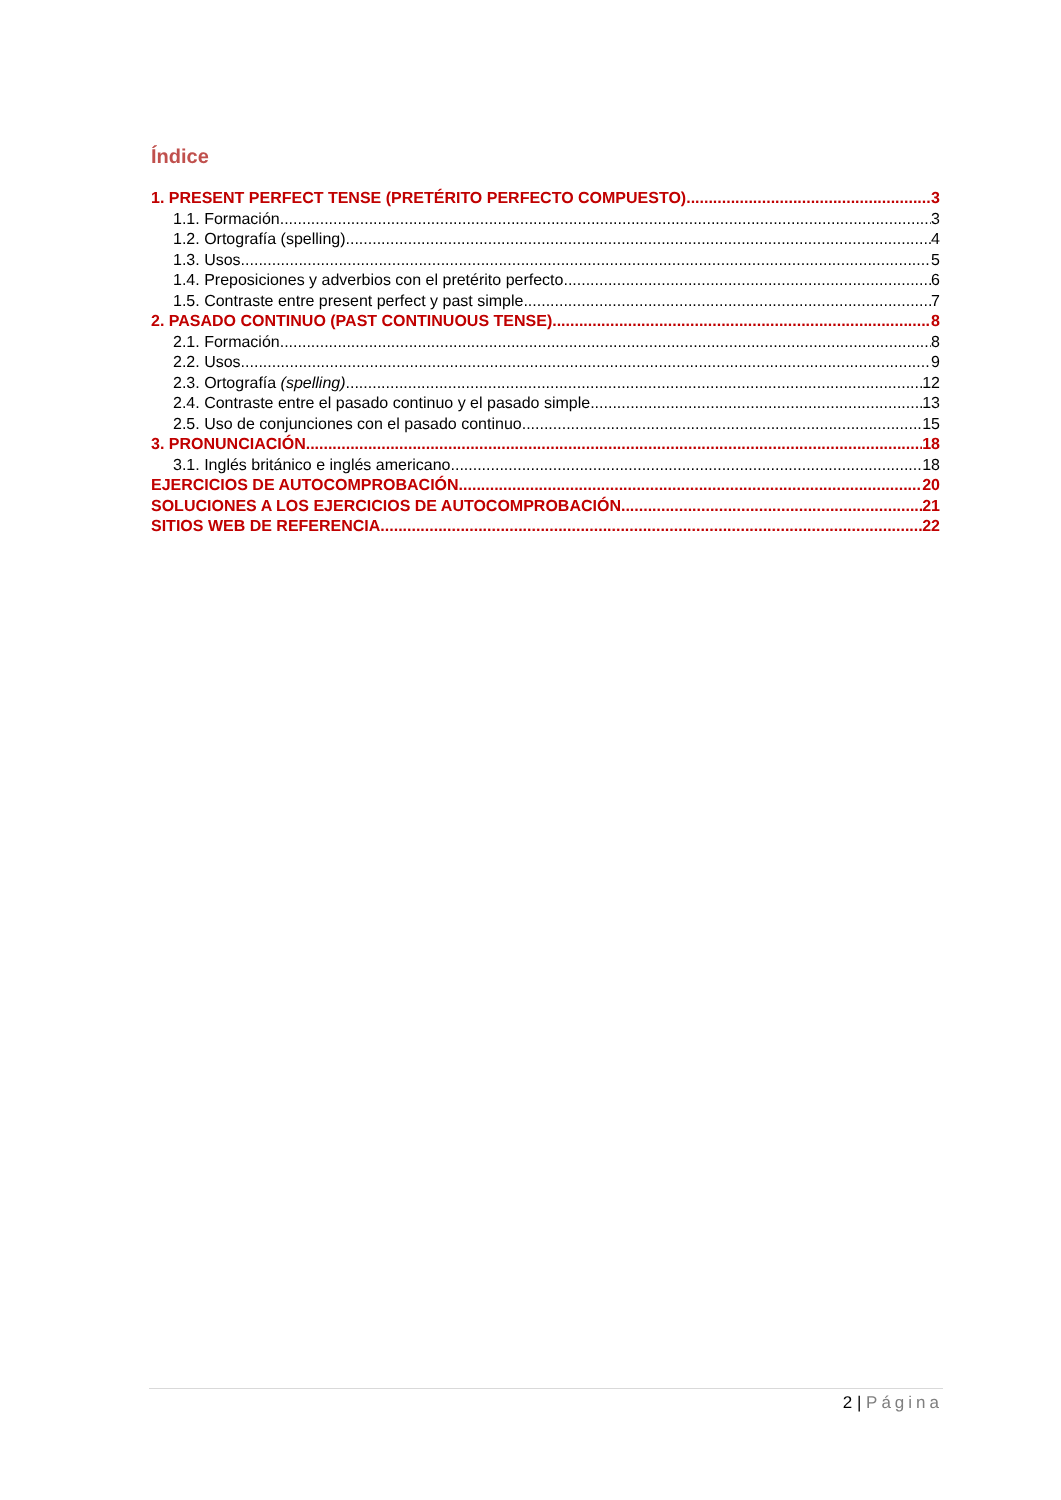Índice
1. PRESENT PERFECT TENSE (PRETÉRITO PERFECTO COMPUESTO) 3
1.1. Formación 3
1.2. Ortografía (spelling) 4
1.3. Usos 5
1.4. Preposiciones y adverbios con el pretérito perfecto 6
1.5. Contraste entre present perfect y past simple 7
2. PASADO CONTINUO (PAST CONTINUOUS TENSE) 8
2.1. Formación 8
2.2. Usos 9
2.3. Ortografía (spelling) 12
2.4. Contraste entre el pasado continuo y el pasado simple 13
2.5. Uso de conjunciones con el pasado continuo 15
3. PRONUNCIACIÓN 18
3.1. Inglés británico e inglés americano 18
EJERCICIOS DE AUTOCOMPROBACIÓN 20
SOLUCIONES A LOS EJERCICIOS DE AUTOCOMPROBACIÓN 21
SITIOS WEB DE REFERENCIA 22
2 | Página